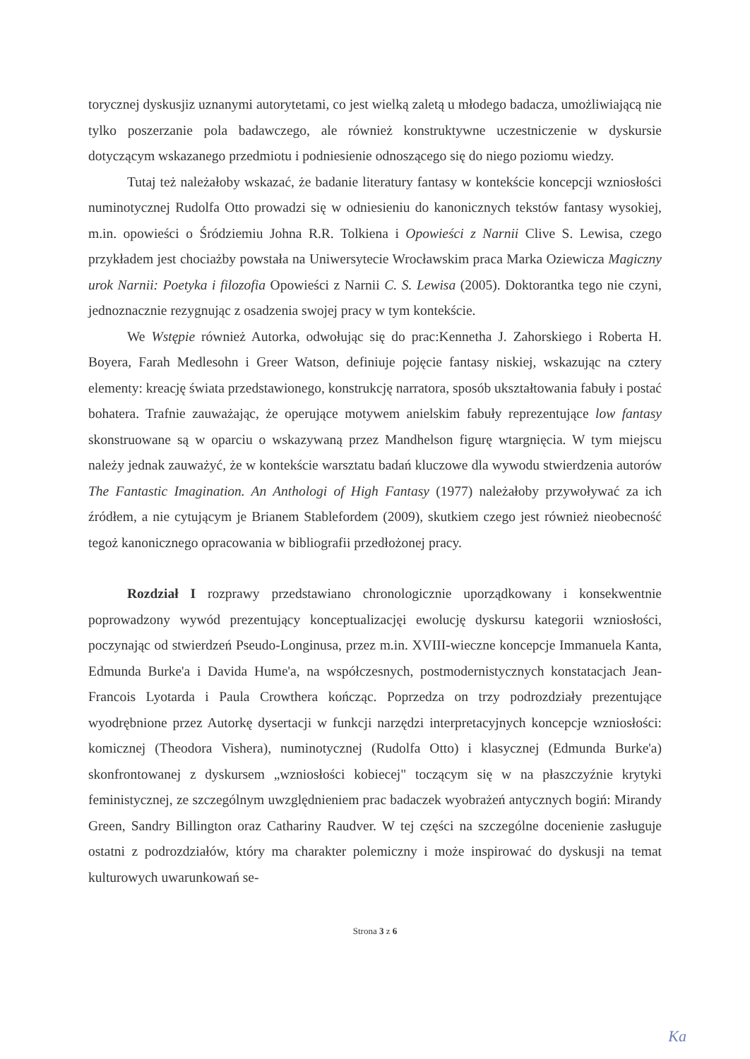torycznej dyskusjiz uznanymi autorytetami, co jest wielką zaletą u młodego badacza, umożliwiającą nie tylko poszerzanie pola badawczego, ale również konstruktywne uczestniczenie w dyskursie dotyczącym wskazanego przedmiotu i podniesienie odnoszącego się do niego poziomu wiedzy.
Tutaj też należałoby wskazać, że badanie literatury fantasy w kontekście koncepcji wzniosłości numinotycznej Rudolfa Otto prowadzi się w odniesieniu do kanonicznych tekstów fantasy wysokiej, m.in. opowieści o Śródziemiu Johna R.R. Tolkiena i Opowieści z Narnii Clive S. Lewisa, czego przykładem jest chociażby powstała na Uniwersytecie Wrocławskim praca Marka Oziewicza Magiczny urok Narnii: Poetyka i filozofia Opowieści z Narnii C. S. Lewisa (2005). Doktorantka tego nie czyni, jednoznacznie rezygnując z osadzenia swojej pracy w tym kontekście.
We Wstępie również Autorka, odwołując się do prac:Kennetha J. Zahorskiego i Roberta H. Boyera, Farah Medlesohn i Greer Watson, definiuje pojęcie fantasy niskiej, wskazując na cztery elementy: kreację świata przedstawionego, konstrukcję narratora, sposób ukształtowania fabuły i postać bohatera. Trafnie zauważając, że operujące motywem anielskim fabuły reprezentujące low fantasy skonstruowane są w oparciu o wskazywaną przez Mandhelson figurę wtargnięcia. W tym miejscu należy jednak zauważyć, że w kontekście warsztatu badań kluczowe dla wywodu stwierdzenia autorów The Fantastic Imagination. An Anthologi of High Fantasy (1977) należałoby przywoływać za ich źródłem, a nie cytującym je Brianem Stablefordem (2009), skutkiem czego jest również nieobecność tegoż kanonicznego opracowania w bibliografii przedłożonej pracy.
Rozdział I rozprawy przedstawiano chronologicznie uporządkowany i konsekwentnie poprowadzony wywód prezentujący konceptualizacjęi ewolucję dyskursu kategorii wzniosłości, poczynając od stwierdzeń Pseudo-Longinusa, przez m.in. XVIII-wieczne koncepcje Immanuela Kanta, Edmunda Burke'a i Davida Hume'a, na współczesnych, postmodernistycznych konstatacjach Jean-Francois Lyotarda i Paula Crowthera kończąc. Poprzedza on trzy podrozdziały prezentujące wyodrębnione przez Autorkę dysertacji w funkcji narzędzi interpretacyjnych koncepcje wzniosłości: komicznej (Theodora Vishera), numinotycznej (Rudolfa Otto) i klasycznej (Edmunda Burke'a) skonfrontowanej z dyskursem „wzniosłości kobiecej" toczącym się w na płaszczyźnie krytyki feministycznej, ze szczególnym uwzględnieniem prac badaczek wyobrażeń antycznych bogiń: Mirandy Green, Sandry Billington oraz Cathariny Raudver. W tej części na szczególne docenienie zasługuje ostatni z podrozdziałów, który ma charakter polemiczny i może inspirować do dyskusji na temat kulturowych uwarunkowań se-
Strona 3 z 6
Ka